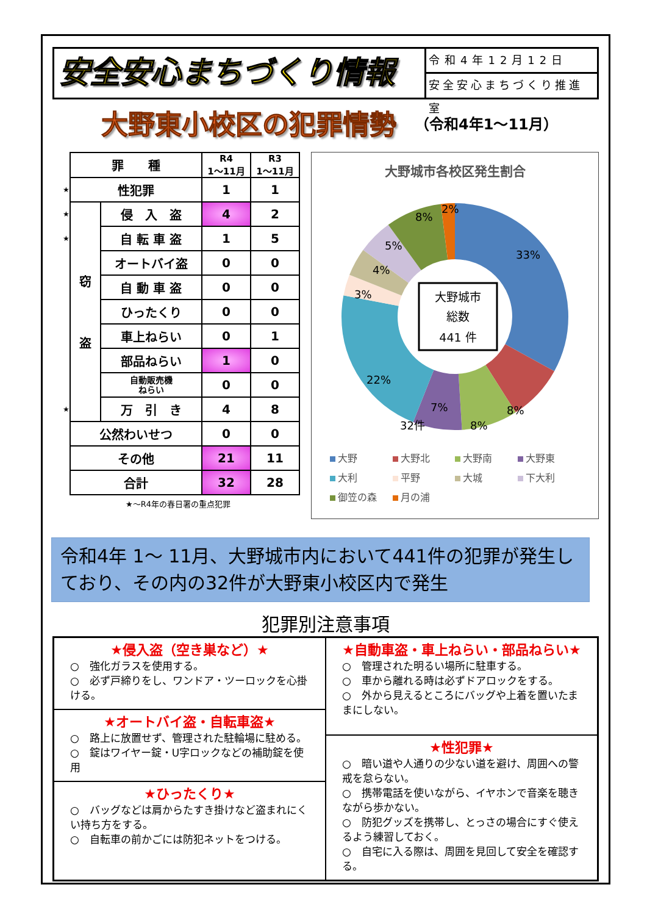安全安心まちづくり情報
令和4年12月12日
安全安心まちづくり推進室
大野東小校区の犯罪情勢
（令和4年1～11月）
| | 罪 種 | | R4 1～11月 | R3 1～11月 |
| ★ | 性犯罪 | | 1 | 1 |
| ★ | 窃 盗 | 侵 入 盗 | 4 | 2 |
| ★ | | 自 転 車 盗 | 1 | 5 |
| | | オートバイ盗 | 0 | 0 |
| | | 自 動 車 盗 | 0 | 0 |
| | | ひったくり | 0 | 0 |
| | | 車上ねらい | 0 | 1 |
| | | 部品ねらい | 1 | 0 |
| | | 自動販売機 ねらい | 0 | 0 |
| ★ | | 万 引 き | 4 | 8 |
| | 公然わいせつ | | 0 | 0 |
| | その他 | | 21 | 11 |
| | 合計 | | 32 | 28 |
★～R4年の春日署の重点犯罪
大野城市各校区発生割合
大野城市
総数
441 件
33%
8%
8%
7%
32件
22%
3%
4%
5%
8%
2%
大野 大野北 大野南 大野東 大利 平野 大城 下大利 御笠の森 月の浦
令和4年 1～ 11月、大野城市内において441件の犯罪が発生しており、その内の32件が大野東小校区内で発生
犯罪別注意事項
★侵入盗（空き巣など）★
○　強化ガラスを使用する。
○　必ず戸締りをし、ワンドア・ツーロックを心掛ける。
★オートバイ盗・自転車盗★
○　路上に放置せず、管理された駐輪場に駐める。
○　錠はワイヤー錠・U字ロックなどの補助錠を使用
★ひったくり★
○　バッグなどは肩からたすき掛けなど盗まれにくい持ち方をする。
○　自転車の前かごには防犯ネットをつける。
★自動車盗・車上ねらい・部品ねらい★
○　管理された明るい場所に駐車する。
○　車から離れる時は必ずドアロックをする。
○　外から見えるところにバッグや上着を置いたままにしない。
★性犯罪★
○　暗い道や人通りの少ない道を避け、周囲への警戒を怠らない。
○　携帯電話を使いながら、イヤホンで音楽を聴きながら歩かない。
○　防犯グッズを携帯し、とっさの場合にすぐ使えるよう練習しておく。
○　自宅に入る際は、周囲を見回して安全を確認する。